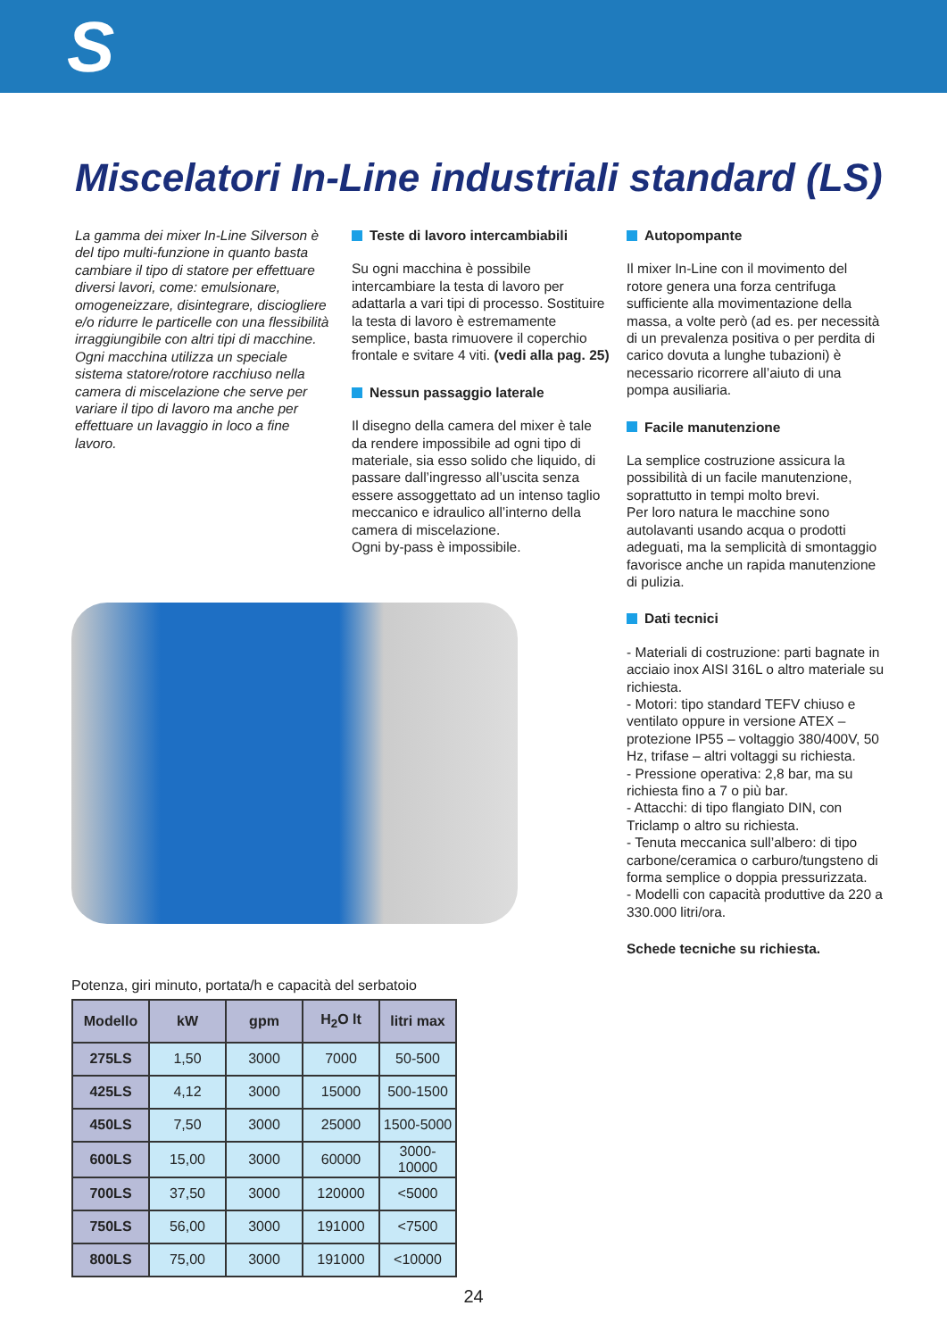S
Miscelatori In-Line industriali standard (LS)
La gamma dei mixer In-Line Silverson è del tipo multi-funzione in quanto basta cambiare il tipo di statore per effettuare diversi lavori, come: emulsionare, omogeneizzare, disintegrare, disciogliere e/o ridurre le particelle con una flessibilità irraggiungibile con altri tipi di macchine. Ogni macchina utilizza un speciale sistema statore/rotore racchiuso nella camera di miscelazione che serve per variare il tipo di lavoro ma anche per effettuare un lavaggio in loco a fine lavoro.
Teste di lavoro intercambiabili
Su ogni macchina è possibile intercambiare la testa di lavoro per adattarla a vari tipi di processo. Sostituire la testa di lavoro è estremamente semplice, basta rimuovere il coperchio frontale e svitare 4 viti. (vedi alla pag. 25)
Nessun passaggio laterale
Il disegno della camera del mixer è tale da rendere impossibile ad ogni tipo di materiale, sia esso solido che liquido, di passare dall’ingresso all’uscita senza essere assoggettato ad un intenso taglio meccanico e idraulico all’interno della camera di miscelazione.
Ogni by-pass è impossibile.
Autopompante
Il mixer In-Line con il movimento del rotore genera una forza centrifuga sufficiente alla movimentazione della massa, a volte però (ad es. per necessità di un prevalenza positiva o per perdita di carico dovuta a lunghe tubazioni) è necessario ricorrere all’aiuto di una pompa ausiliaria.
Facile manutenzione
La semplice costruzione assicura la possibilità di un facile manutenzione, soprattutto in tempi molto brevi.
Per loro natura le macchine sono autolavanti usando acqua o prodotti adeguati, ma la semplicità di smontaggio favorisce anche un rapida manutenzione di pulizia.
Dati tecnici
- Materiali di costruzione: parti bagnate in acciaio inox AISI 316L o altro materiale su richiesta.
- Motori: tipo standard TEFV chiuso e ventilato oppure in versione ATEX – protezione IP55 – voltaggio 380/400V, 50 Hz, trifase – altri voltaggi su richiesta.
- Pressione operativa: 2,8 bar, ma su richiesta fino a 7 o più bar.
- Attacchi: di tipo flangiato DIN, con Triclamp o altro su richiesta.
- Tenuta meccanica sull’albero: di tipo carbone/ceramica o carburo/tungsteno di forma semplice o doppia pressurizzata.
- Modelli con capacità produttive da 220 a 330.000 litri/ora.
Schede tecniche su richiesta.
Potenza, giri minuto, portata/h e capacità del serbatoio
| Modello | kW | gpm | H<sub>2</sub>O lt | litri max |
| --- | --- | --- | --- | --- |
| 275LS | 1,50 | 3000 | 7000 | 50-500 |
| 425LS | 4,12 | 3000 | 15000 | 500-1500 |
| 450LS | 7,50 | 3000 | 25000 | 1500-5000 |
| 600LS | 15,00 | 3000 | 60000 | 3000-10000 |
| 700LS | 37,50 | 3000 | 120000 | <5000 |
| 750LS | 56,00 | 3000 | 191000 | <7500 |
| 800LS | 75,00 | 3000 | 191000 | <10000 |
24